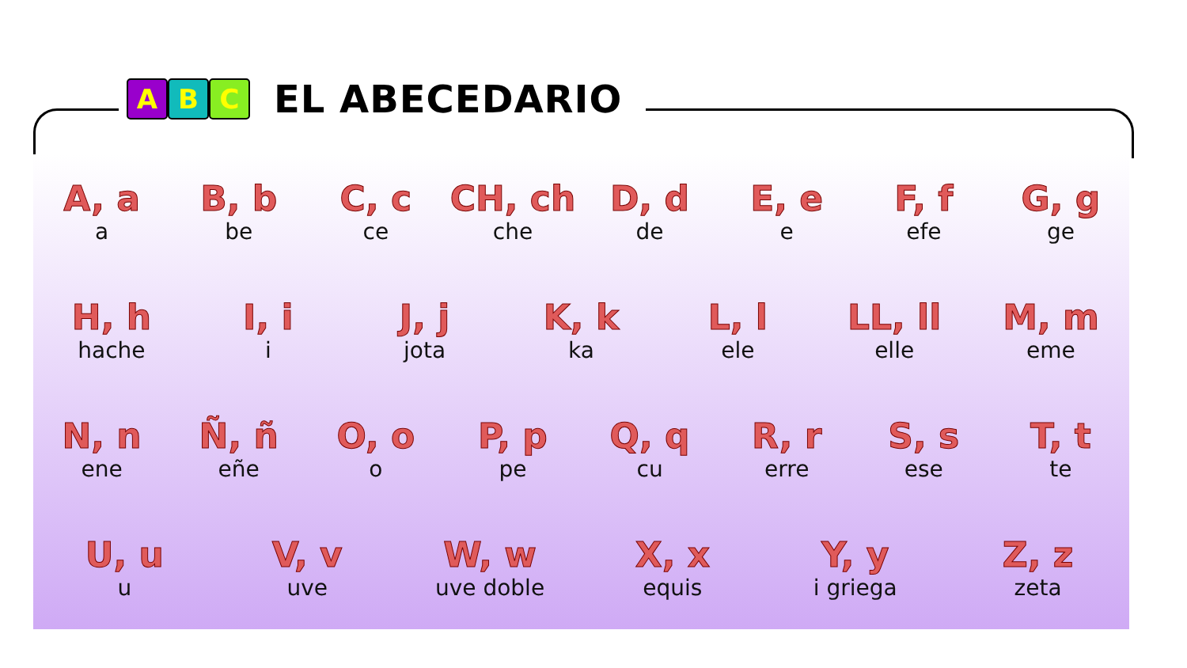A B C
EL ABECEDARIO
A, a
a
B, b
be
C, c
ce
CH, ch
che
D, d
de
E, e
e
F, f
efe
G, g
ge
H, h
hache
I, i
i
J, j
jota
K, k
ka
L, l
ele
LL, ll
elle
M, m
eme
N, n
ene
Ñ, ñ
eñe
O, o
o
P, p
pe
Q, q
cu
R, r
erre
S, s
ese
T, t
te
U, u
u
V, v
uve
W, w
uve doble
X, x
equis
Y, y
i griega
Z, z
zeta